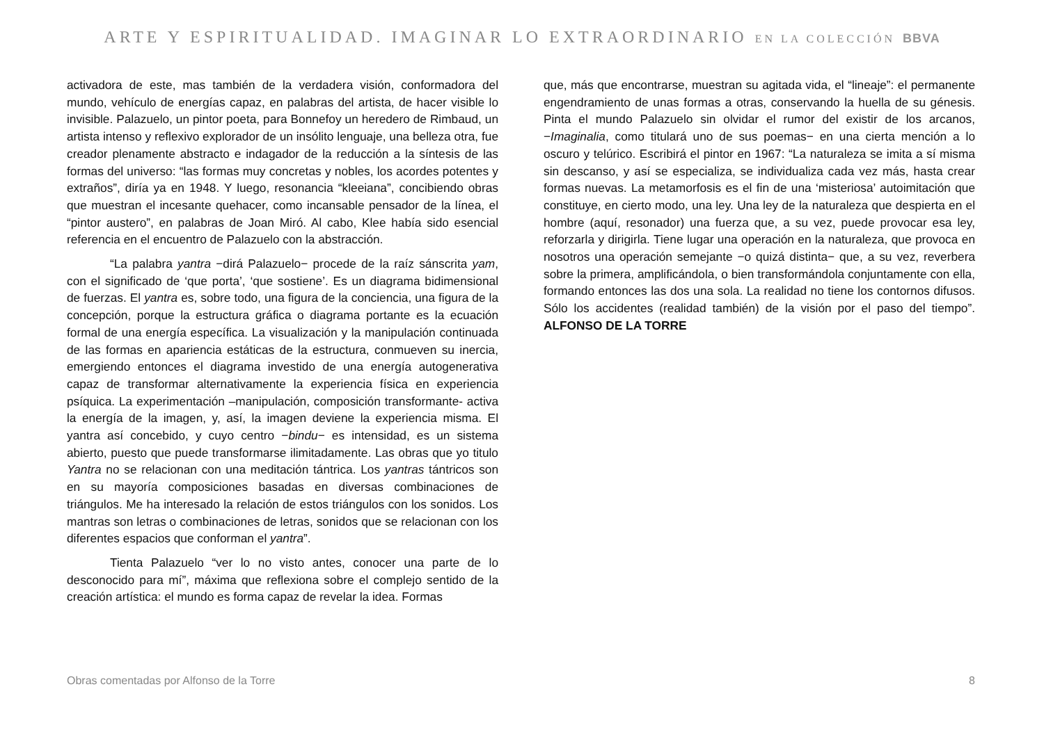ARTE Y ESPIRITUALIDAD. IMAGINAR LO EXTRAORDINARIO EN LA COLECCIÓN BBVA
activadora de este, mas también de la verdadera visión, conformadora del mundo, vehículo de energías capaz, en palabras del artista, de hacer visible lo invisible. Palazuelo, un pintor poeta, para Bonnefoy un heredero de Rimbaud, un artista intenso y reflexivo explorador de un insólito lenguaje, una belleza otra, fue creador plenamente abstracto e indagador de la reducción a la síntesis de las formas del universo: “las formas muy concretas y nobles, los acordes potentes y extraños”, diría ya en 1948. Y luego, resonancia “kleeiana”, concibiendo obras que muestran el incesante quehacer, como incansable pensador de la línea, el “pintor austero”, en palabras de Joan Miró. Al cabo, Klee había sido esencial referencia en el encuentro de Palazuelo con la abstracción.
“La palabra yantra −dirá Palazuelo− procede de la raíz sánscrita yam, con el significado de ‘que porta’, ‘que sostiene’. Es un diagrama bidimensional de fuerzas. El yantra es, sobre todo, una figura de la conciencia, una figura de la concepción, porque la estructura gráfica o diagrama portante es la ecuación formal de una energía específica. La visualización y la manipulación continuada de las formas en apariencia estáticas de la estructura, conmueven su inercia, emergiendo entonces el diagrama investido de una energía autogenerativa capaz de transformar alternativamente la experiencia física en experiencia psíquica. La experimentación –manipulación, composición transformante- activa la energía de la imagen, y, así, la imagen deviene la experiencia misma. El yantra así concebido, y cuyo centro −bindu− es intensidad, es un sistema abierto, puesto que puede transformarse ilimitadamente. Las obras que yo titulo Yantra no se relacionan con una meditación tántrica. Los yantras tántricos son en su mayoría composiciones basadas en diversas combinaciones de triángulos. Me ha interesado la relación de estos triángulos con los sonidos. Los mantras son letras o combinaciones de letras, sonidos que se relacionan con los diferentes espacios que conforman el yantra”.
Tienta Palazuelo “ver lo no visto antes, conocer una parte de lo desconocido para mí”, máxima que reflexiona sobre el complejo sentido de la creación artística: el mundo es forma capaz de revelar la idea. Formas
que, más que encontrarse, muestran su agitada vida, el “lineaje”: el permanente engendramiento de unas formas a otras, conservando la huella de su génesis. Pinta el mundo Palazuelo sin olvidar el rumor del existir de los arcanos, −Imaginalia, como titulará uno de sus poemas− en una cierta mención a lo oscuro y telúrico. Escribirá el pintor en 1967: “La naturaleza se imita a sí misma sin descanso, y así se especializa, se individualiza cada vez más, hasta crear formas nuevas. La metamorfosis es el fin de una ‘misteriosa’ autoimitación que constituye, en cierto modo, una ley. Una ley de la naturaleza que despierta en el hombre (aquí, resonador) una fuerza que, a su vez, puede provocar esa ley, reforzarla y dirigirla. Tiene lugar una operación en la naturaleza, que provoca en nosotros una operación semejante −o quizá distinta− que, a su vez, reverbera sobre la primera, amplificándola, o bien transformándola conjuntamente con ella, formando entonces las dos una sola. La realidad no tiene los contornos difusos. Sólo los accidentes (realidad también) de la visión por el paso del tiempo”. ALFONSO DE LA TORRE
Obras comentadas por Alfonso de la Torre 8